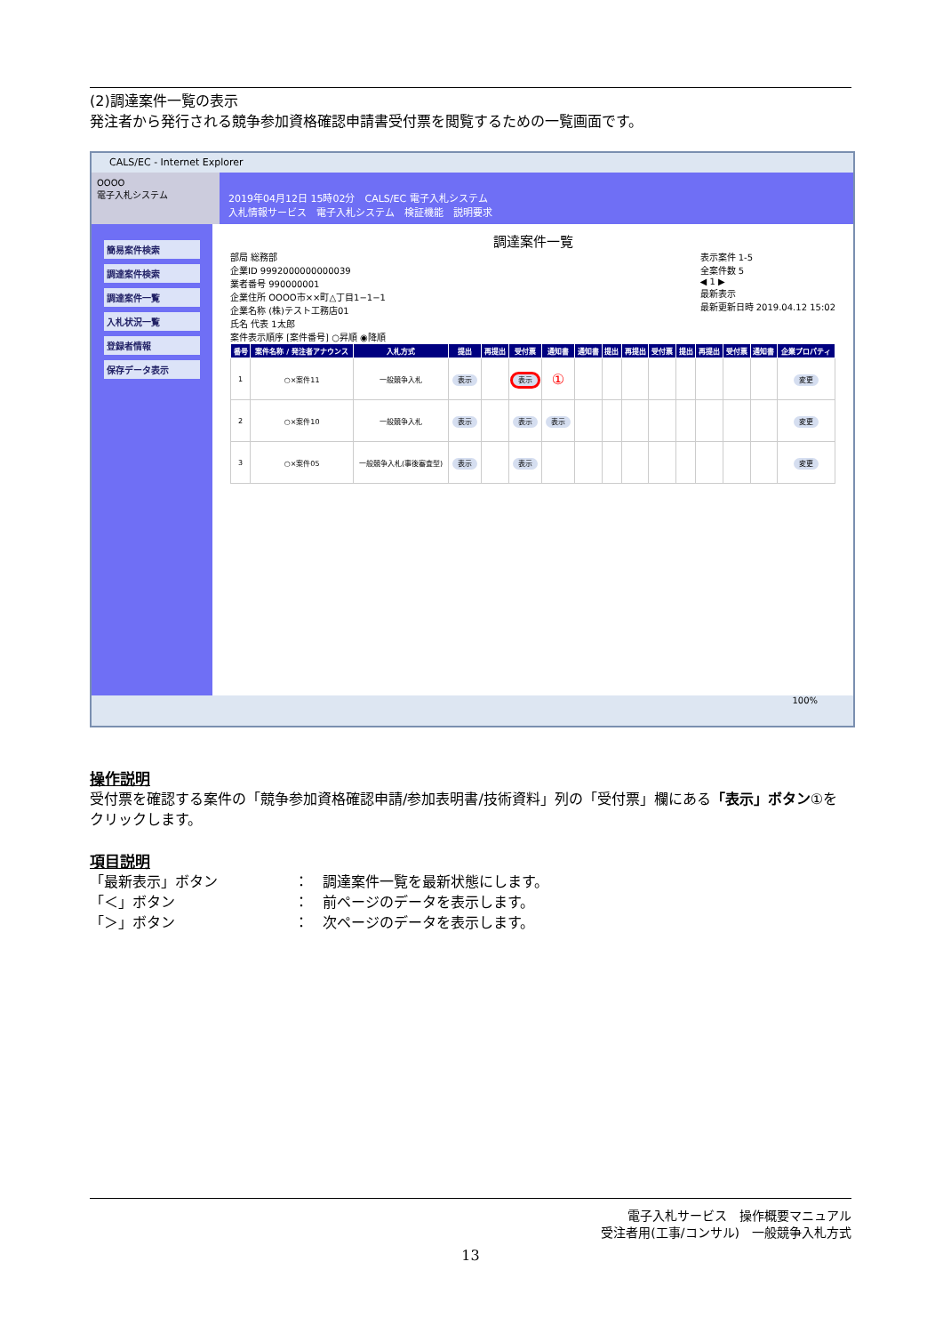(2)調達案件一覧の表示
発注者から発行される競争参加資格確認申請書受付票を閲覧するための一覧画面です。
CALS/EC - Internet Explorer
OOOO
電子入札システム
2019年04月12日 15時02分　CALS/EC 電子入札システム
入札情報サービス　電子入札システム　検証機能　説明要求
簡易案件検索
調達案件検索
調達案件一覧
入札状況一覧
登録者情報
保存データ表示
調達案件一覧
部局 総務部
企業ID 9992000000000039
業者番号 990000001
企業住所 OOOO市××町△丁目1−1−1
企業名称 (株)テスト工務店01
氏名 代表 1太郎
案件表示順序 [案件番号] ○昇順 ◉降順
表示案件 1-5
全案件数 5
◀ 1 ▶
最新表示
最新更新日時 2019.04.12 15:02
| 番号 | 案件名称 / 発注者アナウンス | 入札方式 | 提出 | 再提出 | 受付票 | 通知書 | 通知書 | 提出 | 再提出 | 受付票 | 提出 | 再提出 | 受付票 | 通知書 | 企業プロパティ |
| --- | --- | --- | --- | --- | --- | --- | --- | --- | --- | --- | --- | --- | --- | --- | --- |
| 1 | ○×案件11 | 一般競争入札 | 表示 | | 表示 | ① | | | | | | | | | 変更 |
| 2 | ○×案件10 | 一般競争入札 | 表示 | | 表示 | 表示 | | | | | | | | | 変更 |
| 3 | ○×案件05 | 一般競争入札(事後審査型) | 表示 | | 表示 | | | | | | | | | | 変更 |
100%
操作説明
受付票を確認する案件の「競争参加資格確認申請/参加表明書/技術資料」列の「受付票」欄にある「表示」ボタン①をクリックします。
項目説明
「最新表示」ボタン ：　調達案件一覧を最新状態にします。
「＜」ボタン ：　前ページのデータを表示します。
「＞」ボタン ：　次ページのデータを表示します。
電子入札サービス　操作概要マニュアル
受注者用(工事/コンサル)　一般競争入札方式
13